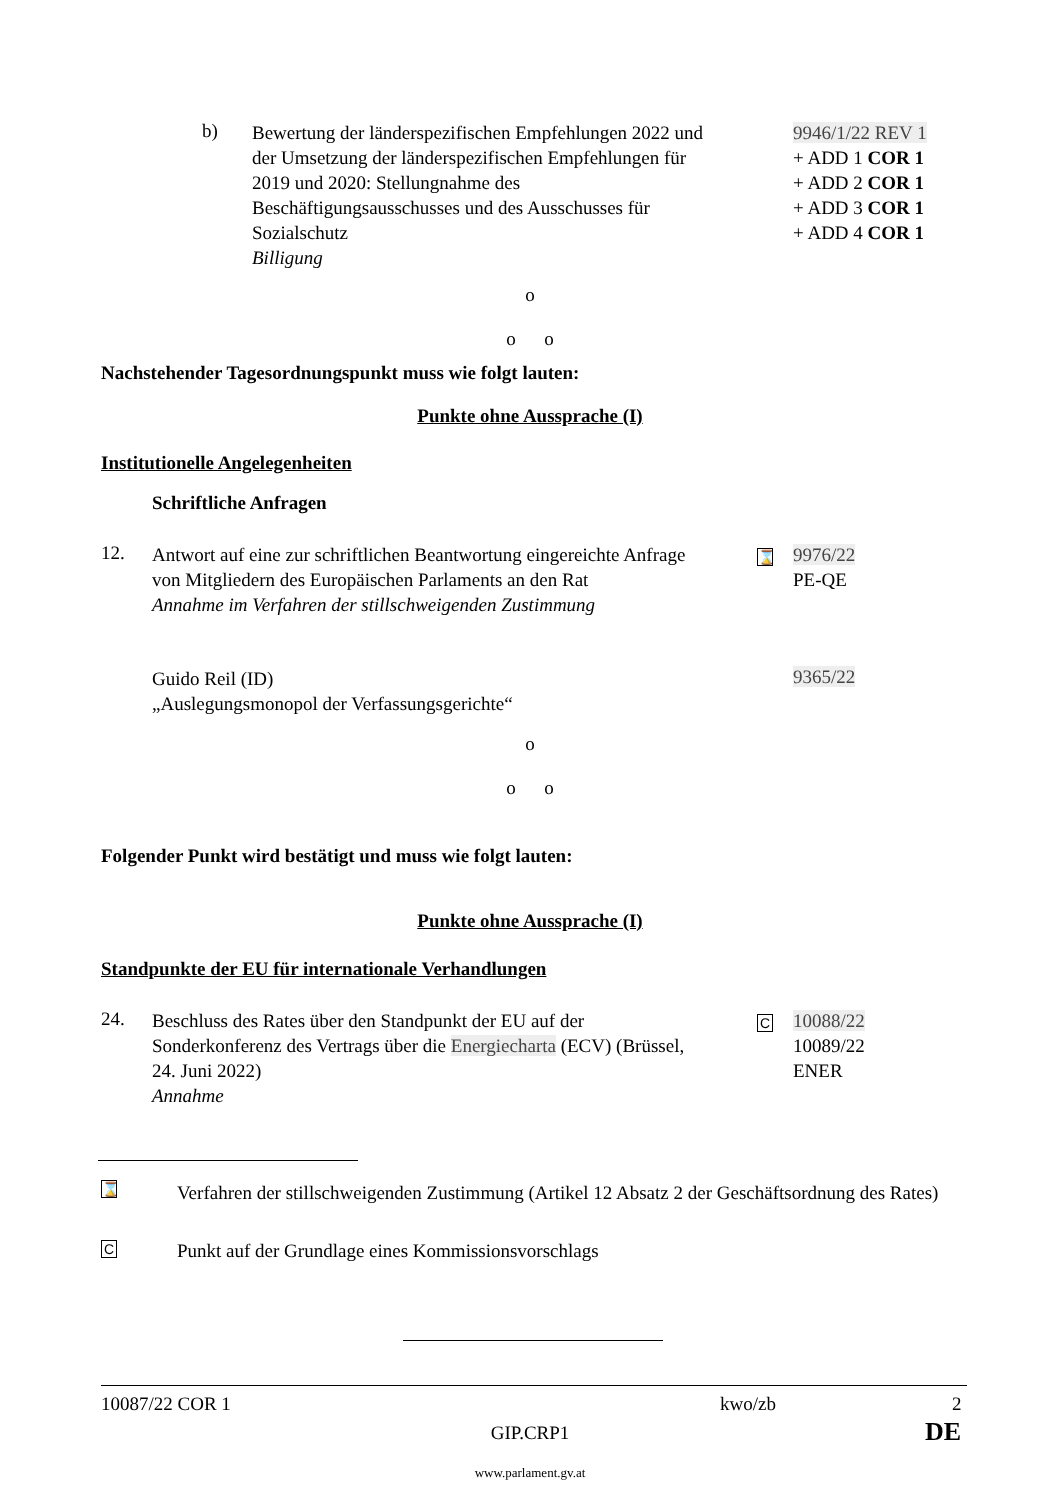b)
Bewertung der länderspezifischen Empfehlungen 2022 und der Umsetzung der länderspezifischen Empfehlungen für 2019 und 2020: Stellungnahme des Beschäftigungsausschusses und des Ausschusses für Sozialschutz
Billigung
9946/1/22 REV 1
+ ADD 1 COR 1
+ ADD 2 COR 1
+ ADD 3 COR 1
+ ADD 4 COR 1
o
o o
Nachstehender Tagesordnungspunkt muss wie folgt lauten:
Punkte ohne Aussprache (I)
Institutionelle Angelegenheiten
Schriftliche Anfragen
12.
Antwort auf eine zur schriftlichen Beantwortung eingereichte Anfrage von Mitgliedern des Europäischen Parlaments an den Rat
Annahme im Verfahren der stillschweigenden Zustimmung
⌛
9976/22
PE-QE
Guido Reil (ID)
„Auslegungsmonopol der Verfassungsgerichte“
9365/22
o
o o
Folgender Punkt wird bestätigt und muss wie folgt lauten:
Punkte ohne Aussprache (I)
Standpunkte der EU für internationale Verhandlungen
24.
Beschluss des Rates über den Standpunkt der EU auf der Sonderkonferenz des Vertrags über die Energiecharta (ECV) (Brüssel, 24. Juni 2022)
Annahme
C
10088/22
10089/22
ENER
⌛
Verfahren der stillschweigenden Zustimmung (Artikel 12 Absatz 2 der Geschäftsordnung des Rates)
C
Punkt auf der Grundlage eines Kommissionsvorschlags
10087/22 COR 1 kwo/zb 2
GIP.CRP1 DE
www.parlament.gv.at